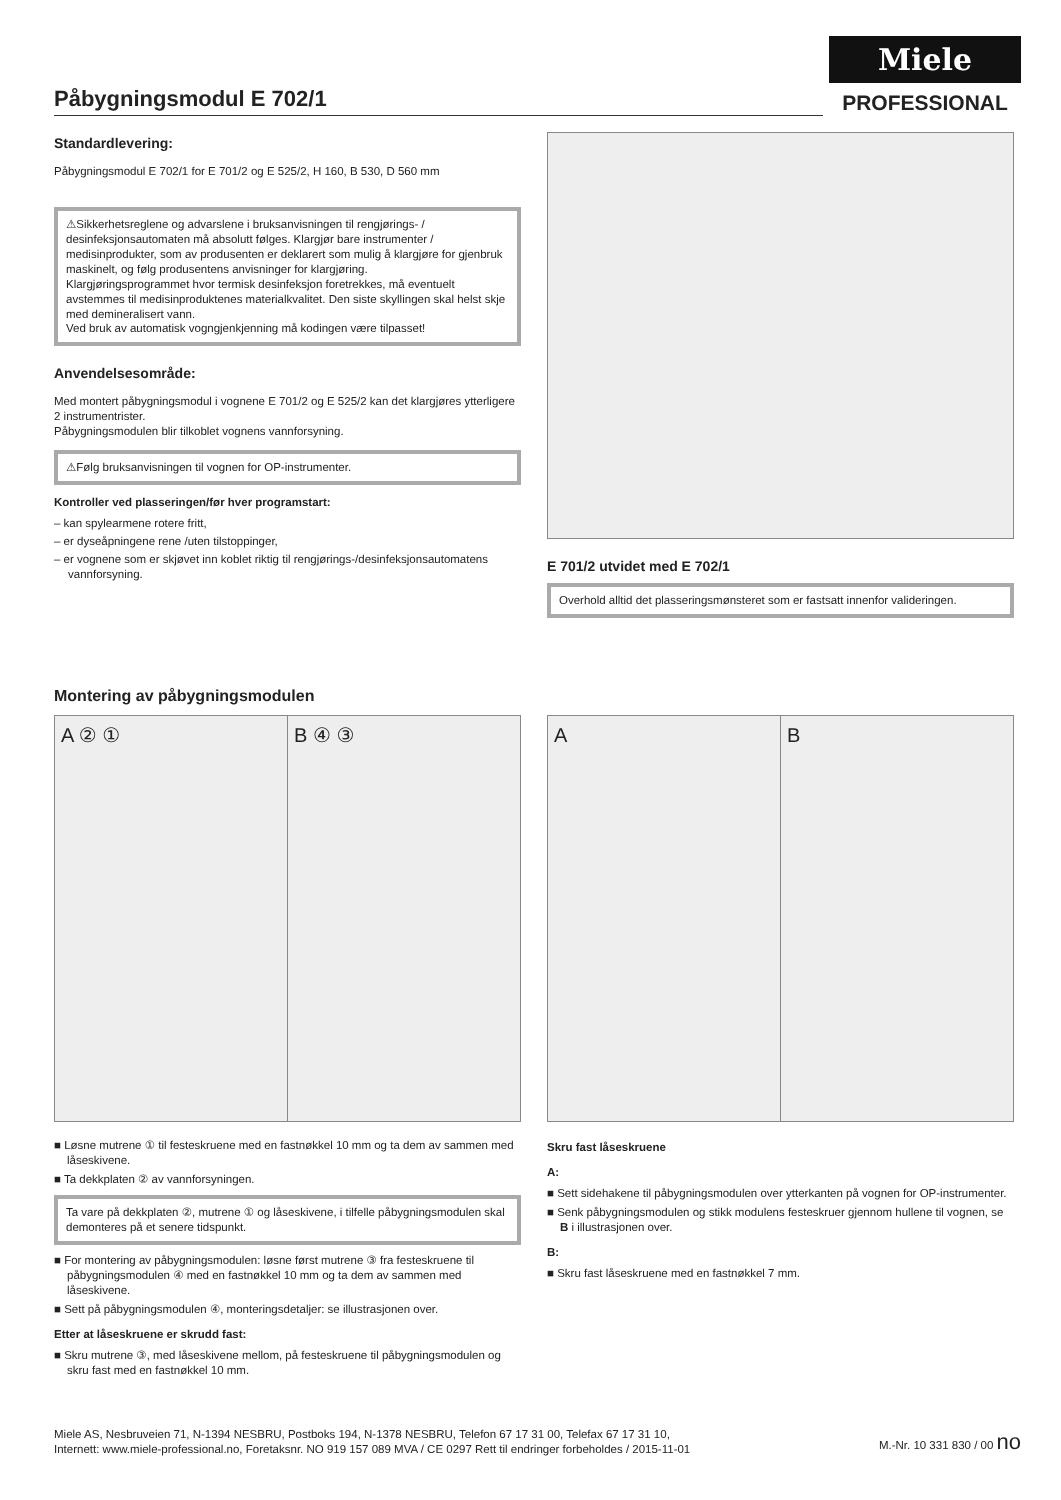Påbygningsmodul E 702/1
Miele
PROFESSIONAL
Standardlevering:
Påbygningsmodul E 702/1 for E 701/2 og E 525/2, H 160, B 530, D 560 mm
⚠Sikkerhetsreglene og advarslene i bruksanvisningen til rengjørings- / desinfeksjonsautomaten må absolutt følges. Klargjør bare instrumenter / medisinprodukter, som av produsenten er deklarert som mulig å klargjøre for gjenbruk maskinelt, og følg produsentens anvisninger for klargjøring.
Klargjøringsprogrammet hvor termisk desinfeksjon foretrekkes, må eventuelt avstemmes til medisinproduktenes materialkvalitet. Den siste skyllingen skal helst skje med demineralisert vann.
Ved bruk av automatisk vogngjenkjenning må kodingen være tilpasset!
Anvendelsesområde:
Med montert påbygningsmodul i vognene E 701/2 og E 525/2 kan det klargjøres ytterligere 2 instrumentrister.
Påbygningsmodulen blir tilkoblet vognens vannforsyning.
⚠Følg bruksanvisningen til vognen for OP-instrumenter.
Kontroller ved plasseringen/før hver programstart:
– kan spylearmene rotere fritt,
– er dyseåpningene rene /uten tilstoppinger,
– er vognene som er skjøvet inn koblet riktig til rengjørings-/desinfeksjonsautomatens vannforsyning.
E 701/2 utvidet med E 702/1
Overhold alltid det plasseringsmønsteret som er fastsatt innenfor valideringen.
Montering av påbygningsmodulen
A ② ① B ④ ③
■ Løsne mutrene ① til festeskruene med en fastnøkkel 10 mm og ta dem av sammen med låseskivene.
■ Ta dekkplaten ② av vannforsyningen.
Ta vare på dekkplaten ②, mutrene ① og låseskivene, i tilfelle påbygningsmodulen skal demonteres på et senere tidspunkt.
■ For montering av påbygningsmodulen: løsne først mutrene ③ fra festeskruene til påbygningsmodulen ④ med en fastnøkkel 10 mm og ta dem av sammen med låseskivene.
■ Sett på påbygningsmodulen ④, monteringsdetaljer: se illustrasjonen over.
Etter at låseskruene er skrudd fast:
■ Skru mutrene ③, med låseskivene mellom, på festeskruene til påbygningsmodulen og skru fast med en fastnøkkel 10 mm.
A B
Skru fast låseskruene
A:
■ Sett sidehakene til påbygningsmodulen over ytterkanten på vognen for OP-instrumenter.
■ Senk påbygningsmodulen og stikk modulens festeskruer gjennom hullene til vognen, se B i illustrasjonen over.
B:
■ Skru fast låseskruene med en fastnøkkel 7 mm.
Miele AS, Nesbruveien 71, N-1394 NESBRU, Postboks 194, N-1378 NESBRU, Telefon 67 17 31 00, Telefax 67 17 31 10,
Internett: www.miele-professional.no, Foretaksnr. NO 919 157 089 MVA / CE 0297 Rett til endringer forbeholdes / 2015-11-01
M.-Nr. 10 331 830 / 00 no